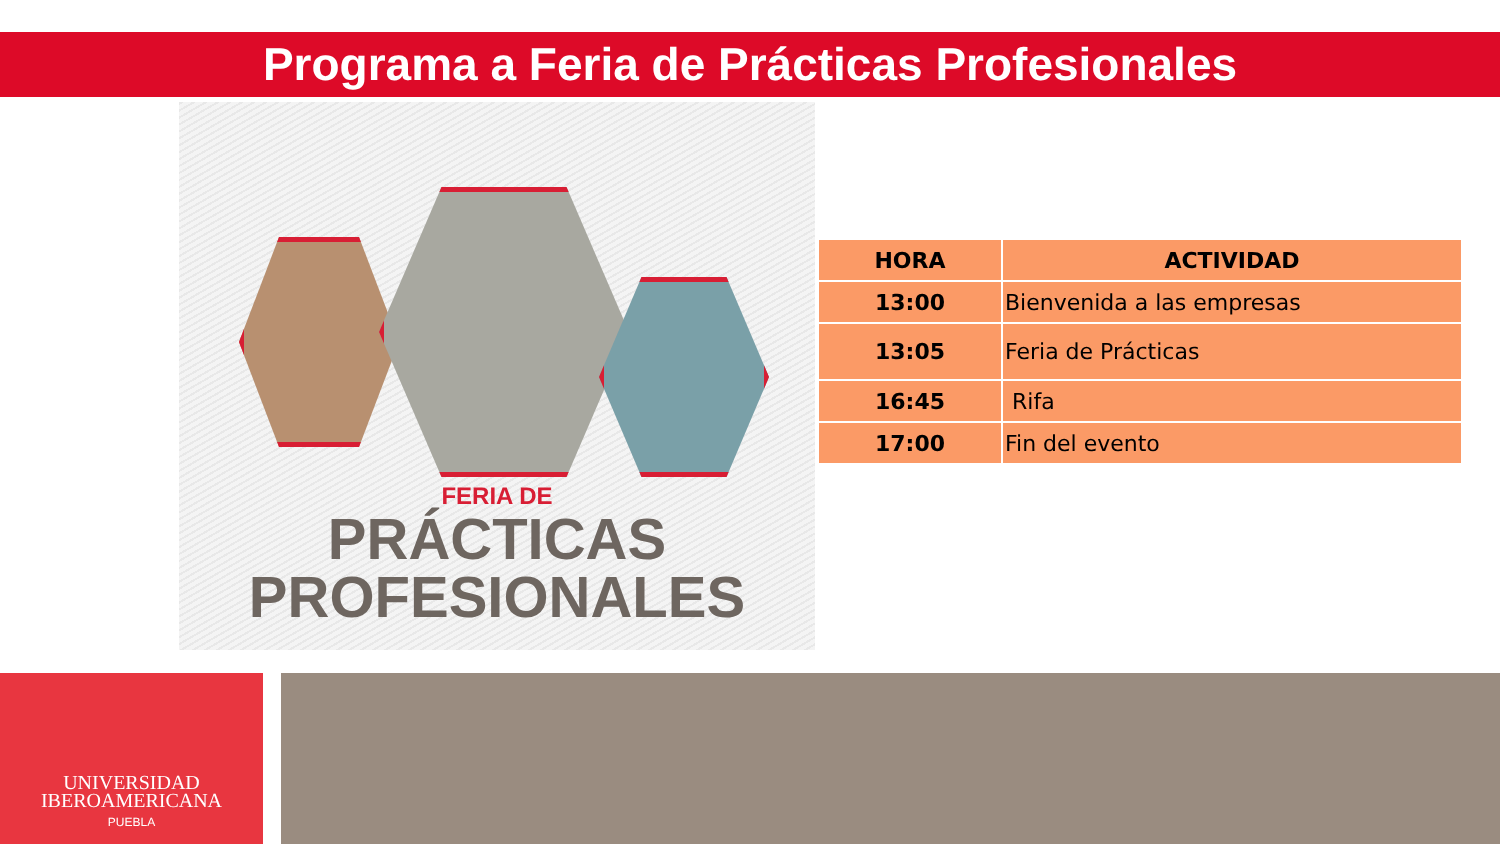Programa a Feria de Prácticas Profesionales
FERIA DE
PRÁCTICAS
PROFESIONALES
| HORA | ACTIVIDAD |
| --- | --- |
| 13:00 | Bienvenida a las empresas |
| 13:05 | Feria de Prácticas |
| 16:45 | Rifa |
| 17:00 | Fin del evento |
UNIVERSIDAD
IBEROAMERICANA
PUEBLA